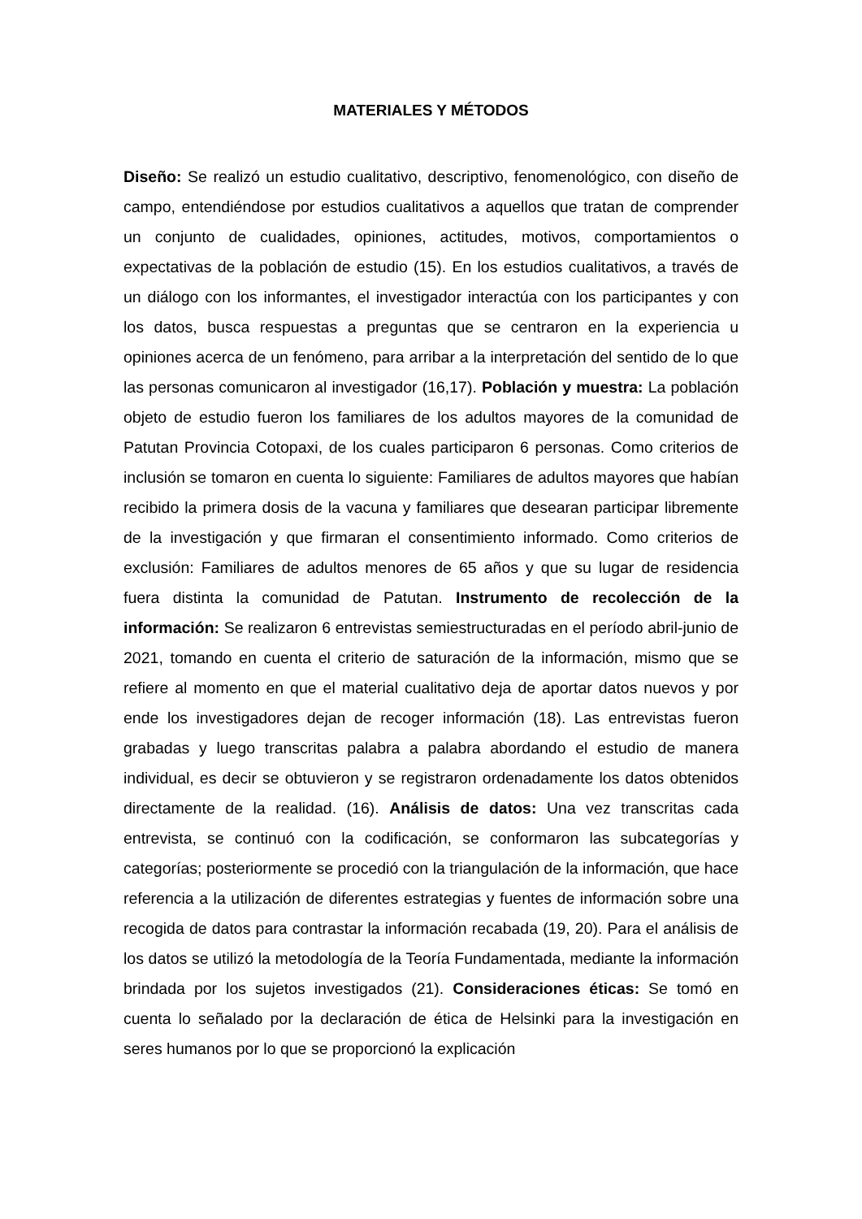MATERIALES Y MÉTODOS
Diseño: Se realizó un estudio cualitativo, descriptivo, fenomenológico, con diseño de campo, entendiéndose por estudios cualitativos a aquellos que tratan de comprender un conjunto de cualidades, opiniones, actitudes, motivos, comportamientos o expectativas de la población de estudio (15). En los estudios cualitativos, a través de un diálogo con los informantes, el investigador interactúa con los participantes y con los datos, busca respuestas a preguntas que se centraron en la experiencia u opiniones acerca de un fenómeno, para arribar a la interpretación del sentido de lo que las personas comunicaron al investigador (16,17). Población y muestra: La población objeto de estudio fueron los familiares de los adultos mayores de la comunidad de Patutan Provincia Cotopaxi, de los cuales participaron 6 personas. Como criterios de inclusión se tomaron en cuenta lo siguiente: Familiares de adultos mayores que habían recibido la primera dosis de la vacuna y familiares que desearan participar libremente de la investigación y que firmaran el consentimiento informado. Como criterios de exclusión: Familiares de adultos menores de 65 años y que su lugar de residencia fuera distinta la comunidad de Patutan. Instrumento de recolección de la información: Se realizaron 6 entrevistas semiestructuradas en el período abril-junio de 2021, tomando en cuenta el criterio de saturación de la información, mismo que se refiere al momento en que el material cualitativo deja de aportar datos nuevos y por ende los investigadores dejan de recoger información (18). Las entrevistas fueron grabadas y luego transcritas palabra a palabra abordando el estudio de manera individual, es decir se obtuvieron y se registraron ordenadamente los datos obtenidos directamente de la realidad. (16). Análisis de datos: Una vez transcritas cada entrevista, se continuó con la codificación, se conformaron las subcategorías y categorías; posteriormente se procedió con la triangulación de la información, que hace referencia a la utilización de diferentes estrategias y fuentes de información sobre una recogida de datos para contrastar la información recabada (19, 20). Para el análisis de los datos se utilizó la metodología de la Teoría Fundamentada, mediante la información brindada por los sujetos investigados (21). Consideraciones éticas: Se tomó en cuenta lo señalado por la declaración de ética de Helsinki para la investigación en seres humanos por lo que se proporcionó la explicación